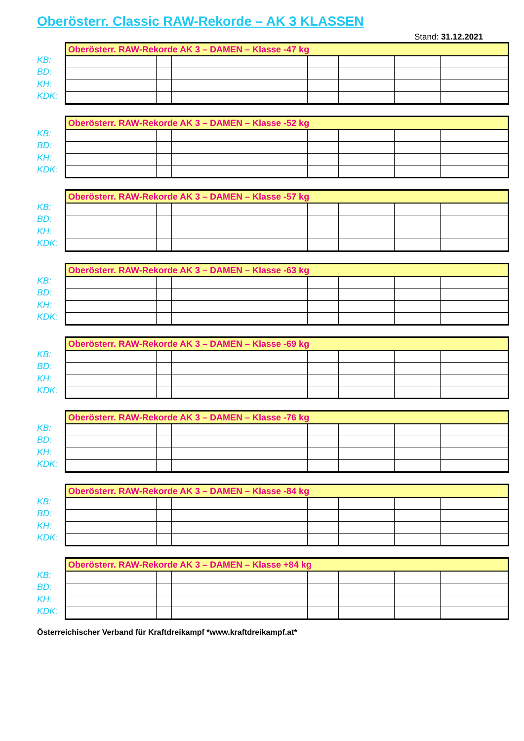Oberösterr. Classic RAW-Rekorde – AK 3 KLASSEN
Stand: 31.12.2021
KB:
BD:
KH:
KDK:
| Oberösterr. RAW-Rekorde AK 3 – DAMEN – Klasse -47 kg | | | | | | |
| --- | --- | --- | --- | --- | --- | --- |
KB:
BD:
KH:
KDK:
| Oberösterr. RAW-Rekorde AK 3 – DAMEN – Klasse -52 kg | | | | | | |
| --- | --- | --- | --- | --- | --- | --- |
KB:
BD:
KH:
KDK:
| Oberösterr. RAW-Rekorde AK 3 – DAMEN – Klasse -57 kg | | | | | | |
| --- | --- | --- | --- | --- | --- | --- |
KB:
BD:
KH:
KDK:
| Oberösterr. RAW-Rekorde AK 3 – DAMEN – Klasse -63 kg | | | | | | |
| --- | --- | --- | --- | --- | --- | --- |
KB:
BD:
KH:
KDK:
| Oberösterr. RAW-Rekorde AK 3 – DAMEN – Klasse -69 kg | | | | | | |
| --- | --- | --- | --- | --- | --- | --- |
KB:
BD:
KH:
KDK:
| Oberösterr. RAW-Rekorde AK 3 – DAMEN – Klasse -76 kg | | | | | | |
| --- | --- | --- | --- | --- | --- | --- |
KB:
BD:
KH:
KDK:
| Oberösterr. RAW-Rekorde AK 3 – DAMEN – Klasse -84 kg | | | | | | |
| --- | --- | --- | --- | --- | --- | --- |
KB:
BD:
KH:
KDK:
| Oberösterr. RAW-Rekorde AK 3 – DAMEN – Klasse +84 kg | | | | | | |
| --- | --- | --- | --- | --- | --- | --- |
Österreichischer Verband für Kraftdreikampf *www.kraftdreikampf.at*